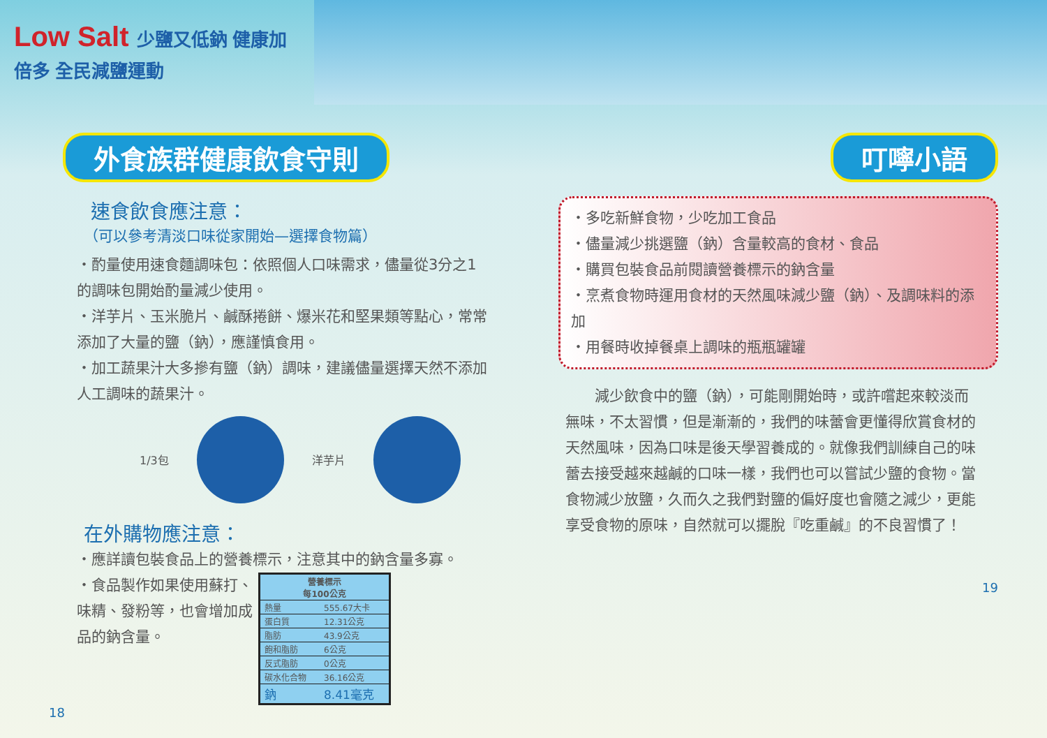Low Salt 少鹽又低鈉 健康加倍多 全民減鹽運動
外食族群健康飲食守則
速食飲食應注意：
（可以參考清淡口味從家開始—選擇食物篇）
・酌量使用速食麵調味包：依照個人口味需求，儘量從3分之1的調味包開始酌量減少使用。
・洋芋片、玉米脆片、鹹酥捲餅、爆米花和堅果類等點心，常常添加了大量的鹽（鈉），應謹慎食用。
・加工蔬果汁大多摻有鹽（鈉）調味，建議儘量選擇天然不添加人工調味的蔬果汁。
1/3包 洋芋片
在外購物應注意：
・應詳讀包裝食品上的營養標示，注意其中的鈉含量多寡。
・食品製作如果使用蘇打、味精、發粉等，也會增加成品的鈉含量。
| 營養標示 每100公克 | |
| --- | --- |
| 熱量 | 555.67大卡 |
| 蛋白質 | 12.31公克 |
| 脂肪 | 43.9公克 |
| 飽和脂肪 | 6公克 |
| 反式脂肪 | 0公克 |
| 碳水化合物 | 36.16公克 |
| 鈉 | 8.41毫克 |
18
叮嚀小語
・多吃新鮮食物，少吃加工食品
・儘量減少挑選鹽（鈉）含量較高的食材、食品
・購買包裝食品前閱讀營養標示的鈉含量
・烹煮食物時運用食材的天然風味減少鹽（鈉）、及調味料的添加
・用餐時收掉餐桌上調味的瓶瓶罐罐
減少飲食中的鹽（鈉），可能剛開始時，或許嚐起來較淡而無味，不太習慣，但是漸漸的，我們的味蕾會更懂得欣賞食材的天然風味，因為口味是後天學習養成的。就像我們訓練自己的味蕾去接受越來越鹹的口味一樣，我們也可以嘗試少鹽的食物。當食物減少放鹽，久而久之我們對鹽的偏好度也會隨之減少，更能享受食物的原味，自然就可以擺脫『吃重鹹』的不良習慣了！
19